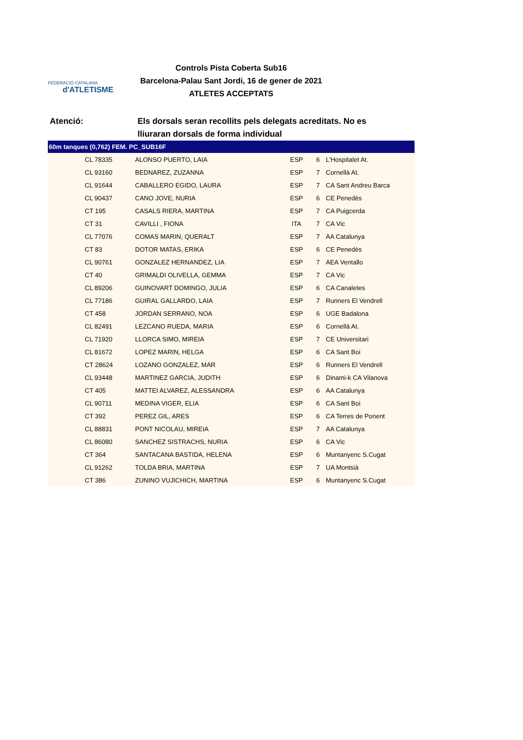FEDERACIÓ CATALANA
d'ATLETISME
Controls Pista Coberta Sub16
Barcelona-Palau Sant Jordi, 16 de gener de 2021
ATLETES ACCEPTATS
Atenció: Els dorsals seran recollits pels delegats acreditats. No es lliuraran dorsals de forma individual
| 60m tanques (0,762) FEM. PC_SUB16F | | | | |
| --- | --- | --- | --- | --- |
| CL 78335 | ALONSO PUERTO, LAIA | ESP | 6 | L'Hospitalet At. |
| CL 93160 | BEDNAREZ, ZUZANNA | ESP | 7 | Cornellà At. |
| CL 91644 | CABALLERO EGIDO, LAURA | ESP | 7 | CA Sant Andreu Barca |
| CL 90437 | CANO JOVE, NURIA | ESP | 6 | CE Penedès |
| CT 195 | CASALS RIERA, MARTINA | ESP | 7 | CA Puigcerda |
| CT 31 | CAVILLI , FIONA | ITA | 7 | CA Vic |
| CL 77076 | COMAS MARIN, QUERALT | ESP | 7 | AA Catalunya |
| CT 83 | DOTOR MATAS, ERIKA | ESP | 6 | CE Penedès |
| CL 90761 | GONZALEZ HERNANDEZ, LIA | ESP | 7 | AEA Ventallo |
| CT 40 | GRIMALDI OLIVELLA, GEMMA | ESP | 7 | CA Vic |
| CL 89206 | GUINOVART DOMINGO, JULIA | ESP | 6 | CA Canaletes |
| CL 77186 | GUIRAL GALLARDO, LAIA | ESP | 7 | Runners El Vendrell |
| CT 458 | JORDAN SERRANO, NOA | ESP | 6 | UGE Badalona |
| CL 82491 | LEZCANO RUEDA, MARIA | ESP | 6 | Cornellà At. |
| CL 71920 | LLORCA SIMO, MIREIA | ESP | 7 | CE Universitari |
| CL 81672 | LOPEZ MARIN, HELGA | ESP | 6 | CA Sant Boi |
| CT 28624 | LOZANO GONZALEZ, MAR | ESP | 6 | Runners El Vendrell |
| CL 93448 | MARTINEZ GARCIA, JUDITH | ESP | 6 | Dinami-k CA Vilanova |
| CT 405 | MATTEI ALVAREZ, ALESSANDRA | ESP | 6 | AA Catalunya |
| CL 90711 | MEDINA VIGER, ELIA | ESP | 6 | CA Sant Boi |
| CT 392 | PEREZ GIL, ARES | ESP | 6 | CA Terres de Ponent |
| CL 88831 | PONT NICOLAU, MIREIA | ESP | 7 | AA Catalunya |
| CL 86080 | SANCHEZ SISTRACHS, NURIA | ESP | 6 | CA Vic |
| CT 364 | SANTACANA BASTIDA, HELENA | ESP | 6 | Muntanyenc S.Cugat |
| CL 91262 | TOLDA BRIA, MARTINA | ESP | 7 | UA Montsià |
| CT 386 | ZUNINO VUJICHICH, MARTINA | ESP | 6 | Muntanyenc S.Cugat |